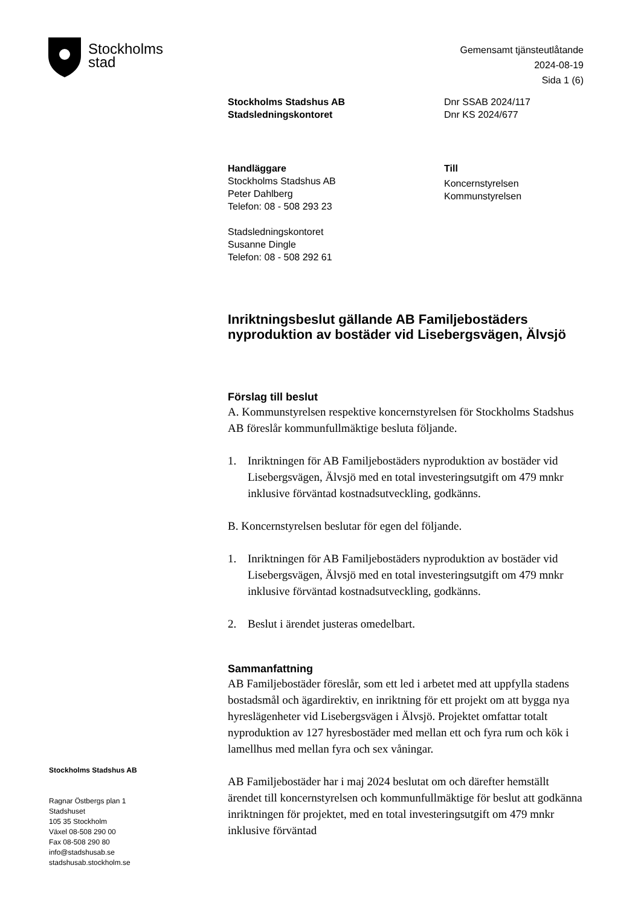Stockholms
stad
Gemensamt tjänsteutlåtande
2024-08-19
Sida 1 (6)
Stockholms Stadshus AB
Stadsledningskontoret
Dnr SSAB 2024/117
Dnr KS 2024/677
Handläggare
Stockholms Stadshus AB
Peter Dahlberg
Telefon: 08 - 508 293 23
Stadsledningskontoret
Susanne Dingle
Telefon: 08 - 508 292 61
Till
Koncernstyrelsen
Kommunstyrelsen
Inriktningsbeslut gällande AB Familjebostäders nyproduktion av bostäder vid Lisebergsvägen, Älvsjö
Förslag till beslut
A. Kommunstyrelsen respektive koncernstyrelsen för Stockholms Stadshus AB föreslår kommunfullmäktige besluta följande.
1. Inriktningen för AB Familjebostäders nyproduktion av bostäder vid Lisebergsvägen, Älvsjö med en total investeringsutgift om 479 mnkr inklusive förväntad kostnadsutveckling, godkänns.
B. Koncernstyrelsen beslutar för egen del följande.
1. Inriktningen för AB Familjebostäders nyproduktion av bostäder vid Lisebergsvägen, Älvsjö med en total investeringsutgift om 479 mnkr inklusive förväntad kostnadsutveckling, godkänns.
2. Beslut i ärendet justeras omedelbart.
Sammanfattning
AB Familjebostäder föreslår, som ett led i arbetet med att uppfylla stadens bostadsmål och ägardirektiv, en inriktning för ett projekt om att bygga nya hyreslägenheter vid Lisebergsvägen i Älvsjö. Projektet omfattar totalt nyproduktion av 127 hyresbostäder med mellan ett och fyra rum och kök i lamellhus med mellan fyra och sex våningar.
AB Familjebostäder har i maj 2024 beslutat om och därefter hemställt ärendet till koncernstyrelsen och kommunfullmäktige för beslut att godkänna inriktningen för projektet, med en total investeringsutgift om 479 mnkr inklusive förväntad
Stockholms Stadshus AB
Ragnar Östbergs plan 1
Stadshuset
105 35 Stockholm
Växel 08-508 290 00
Fax 08-508 290 80
info@stadshusab.se
stadshusab.stockholm.se